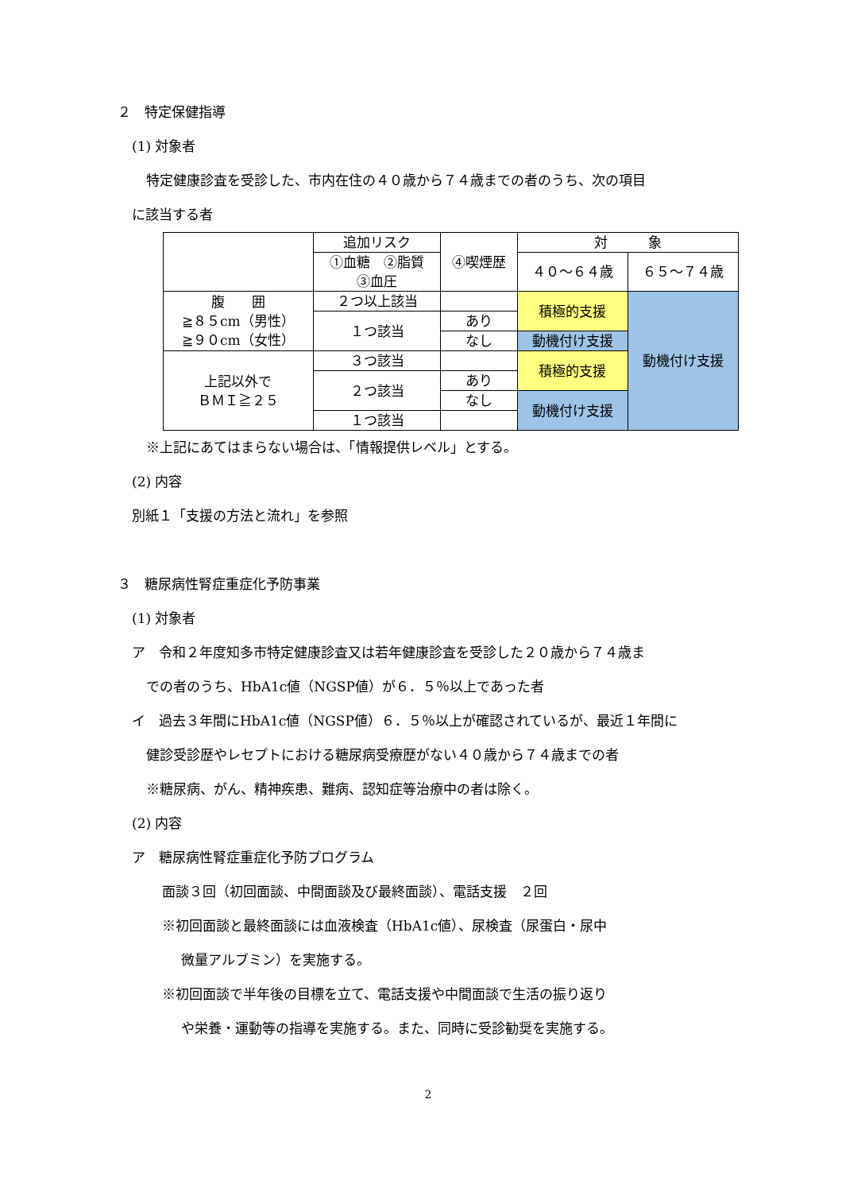２　特定保健指導
(1) 対象者
特定健康診査を受診した、市内在住の４０歳から７４歳までの者のうち、次の項目
に該当する者
| | 追加リスク | ④喫煙歴 | 対 象 | |
| | ①血糖 ②脂質 ③血圧 | | ４０～６４歳 | ６５～７４歳 |
| 腹 囲 ≧８５cm（男性） ≧９０cm（女性） | ２つ以上該当 | | 積極的支援 | 動機付け支援 |
| | １つ該当 | あり | | |
| | | なし | 動機付け支援 | |
| 上記以外で ＢＭＩ≧２５ | ３つ該当 | | 積極的支援 | |
| | ２つ該当 | あり | | |
| | | なし | 動機付け支援 | |
| | １つ該当 | | | |
※上記にあてはまらない場合は、「情報提供レベル」とする。
(2) 内容
別紙１「支援の方法と流れ」を参照
３　糖尿病性腎症重症化予防事業
(1) 対象者
ア　令和２年度知多市特定健康診査又は若年健康診査を受診した２０歳から７４歳ま
での者のうち、HbA1c値（NGSP値）が６．５％以上であった者
イ　過去３年間にHbA1c値（NGSP値）６．５％以上が確認されているが、最近１年間に
健診受診歴やレセプトにおける糖尿病受療歴がない４０歳から７４歳までの者
※糖尿病、がん、精神疾患、難病、認知症等治療中の者は除く。
(2) 内容
ア　糖尿病性腎症重症化予防プログラム
面談３回（初回面談、中間面談及び最終面談）、電話支援　２回
※初回面談と最終面談には血液検査（HbA1c値）、尿検査（尿蛋白・尿中
微量アルブミン）を実施する。
※初回面談で半年後の目標を立て、電話支援や中間面談で生活の振り返り
や栄養・運動等の指導を実施する。また、同時に受診勧奨を実施する。
2